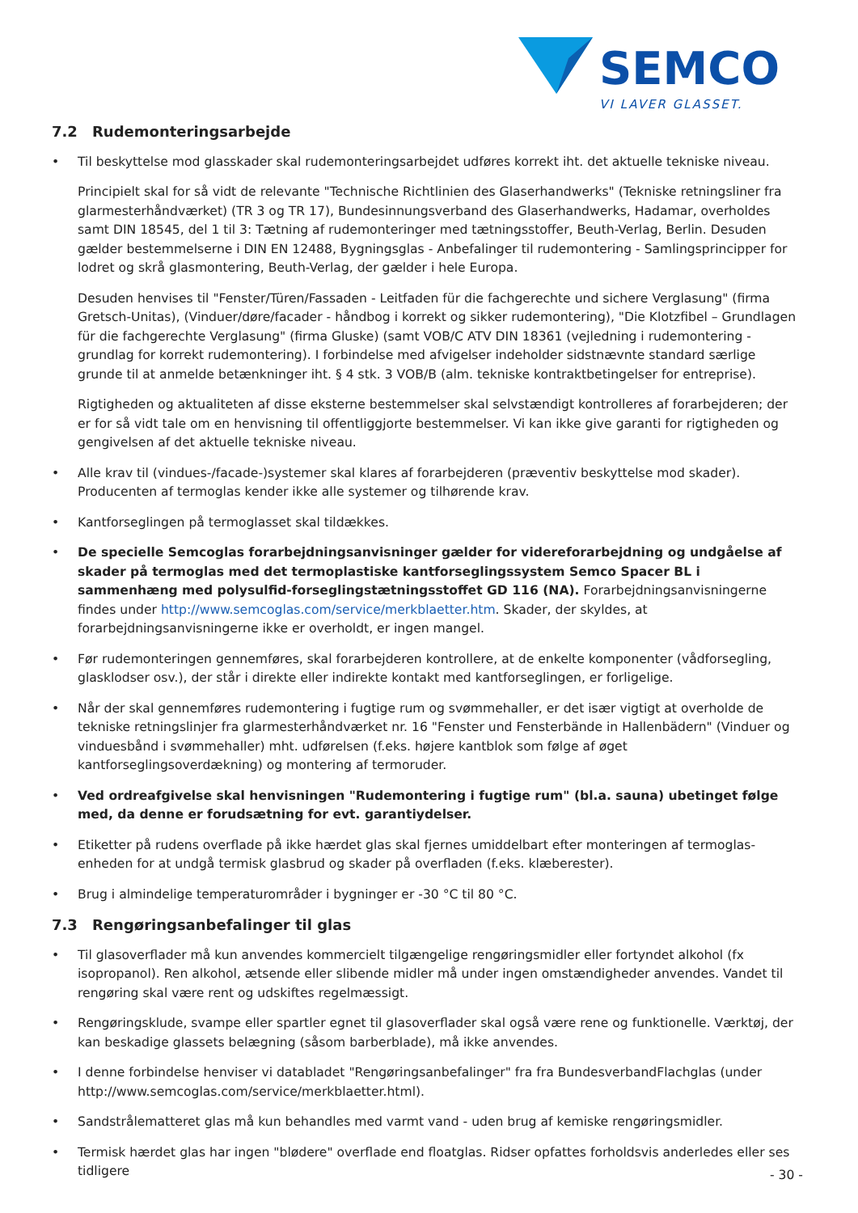SEMCO
VI LAVER GLASSET.
7.2 Rudemonteringsarbejde
• Til beskyttelse mod glasskader skal rudemonteringsarbejdet udføres korrekt iht. det aktuelle tekniske niveau.
Principielt skal for så vidt de relevante "Technische Richtlinien des Glaserhandwerks" (Tekniske retningsliner fra glarmesterhåndværket) (TR 3 og TR 17), Bundesinnungsverband des Glaserhandwerks, Hadamar, overholdes samt DIN 18545, del 1 til 3: Tætning af rudemonteringer med tætningsstoffer, Beuth-Verlag, Berlin. Desuden gælder bestemmelserne i DIN EN 12488, Bygningsglas - Anbefalinger til rudemontering - Samlingsprincipper for lodret og skrå glasmontering, Beuth-Verlag, der gælder i hele Europa.
Desuden henvises til "Fenster/Türen/Fassaden - Leitfaden für die fachgerechte und sichere Verglasung" (firma Gretsch-Unitas), (Vinduer/døre/facader - håndbog i korrekt og sikker rudemontering), "Die Klotzfibel – Grundlagen für die fachgerechte Verglasung" (firma Gluske) (samt VOB/C ATV DIN 18361 (vejledning i rudemontering - grundlag for korrekt rudemontering). I forbindelse med afvigelser indeholder sidstnævnte standard særlige grunde til at anmelde betænkninger iht. § 4 stk. 3 VOB/B (alm. tekniske kontraktbetingelser for entreprise).
Rigtigheden og aktualiteten af disse eksterne bestemmelser skal selvstændigt kontrolleres af forarbejderen; der er for så vidt tale om en henvisning til offentliggjorte bestemmelser. Vi kan ikke give garanti for rigtigheden og gengivelsen af det aktuelle tekniske niveau.
• Alle krav til (vindues-/facade-)systemer skal klares af forarbejderen (præventiv beskyttelse mod skader). Producenten af termoglas kender ikke alle systemer og tilhørende krav.
• Kantforseglingen på termoglasset skal tildækkes.
• De specielle Semcoglas forarbejdningsanvisninger gælder for videreforarbejdning og undgåelse af skader på termoglas med det termoplastiske kantforseglingssystem Semco Spacer BL i sammenhæng med polysulfid-forseglingstætningsstoffet GD 116 (NA). Forarbejdningsanvisningerne findes under http://www.semcoglas.com/service/merkblaetter.htm. Skader, der skyldes, at forarbejdningsanvisningerne ikke er overholdt, er ingen mangel.
• Før rudemonteringen gennemføres, skal forarbejderen kontrollere, at de enkelte komponenter (vådforsegling, glasklodser osv.), der står i direkte eller indirekte kontakt med kantforseglingen, er forligelige.
• Når der skal gennemføres rudemontering i fugtige rum og svømmehaller, er det især vigtigt at overholde de tekniske retningslinjer fra glarmesterhåndværket nr. 16 "Fenster und Fensterbände in Hallenbädern" (Vinduer og vinduesbånd i svømmehaller) mht. udførelsen (f.eks. højere kantblok som følge af øget kantforseglingsoverdækning) og montering af termoruder.
• Ved ordreafgivelse skal henvisningen "Rudemontering i fugtige rum" (bl.a. sauna) ubetinget følge med, da denne er forudsætning for evt. garantiydelser.
• Etiketter på rudens overflade på ikke hærdet glas skal fjernes umiddelbart efter monteringen af termoglas-enheden for at undgå termisk glasbrud og skader på overfladen (f.eks. klæberester).
• Brug i almindelige temperaturområder i bygninger er -30 °C til 80 °C.
7.3 Rengøringsanbefalinger til glas
• Til glasoverflader må kun anvendes kommercielt tilgængelige rengøringsmidler eller fortyndet alkohol (fx isopropanol). Ren alkohol, ætsende eller slibende midler må under ingen omstændigheder anvendes. Vandet til rengøring skal være rent og udskiftes regelmæssigt.
• Rengøringsklude, svampe eller spartler egnet til glasoverflader skal også være rene og funktionelle. Værktøj, der kan beskadige glassets belægning (såsom barberblade), må ikke anvendes.
• I denne forbindelse henviser vi databladet "Rengøringsanbefalinger" fra fra BundesverbandFlachglas (under http://www.semcoglas.com/service/merkblaetter.html).
• Sandstrålematteret glas må kun behandles med varmt vand - uden brug af kemiske rengøringsmidler.
• Termisk hærdet glas har ingen "blødere" overflade end floatglas. Ridser opfattes forholdsvis anderledes eller ses tidligere
- 30 -